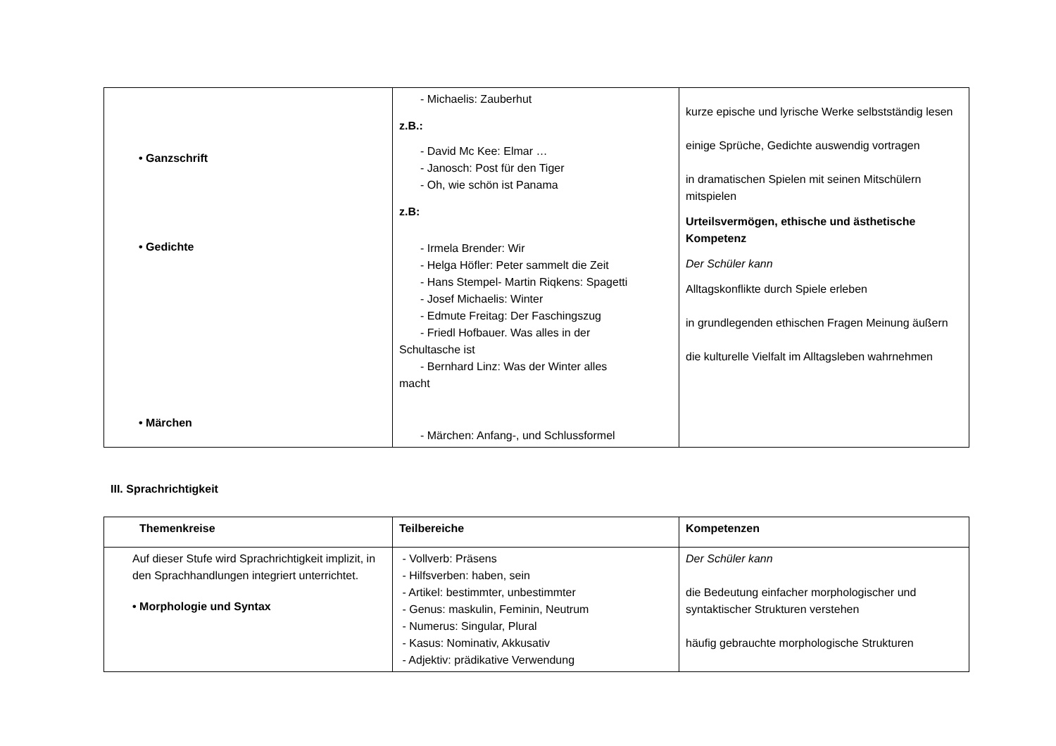| • Ganzschrift • Gedichte • Märchen | - Michaelis: Zauberhut z.B.: - David Mc Kee: Elmar … - Janosch: Post für den Tiger - Oh, wie schön ist Panama z.B: - Irmela Brender: Wir - Helga Höfler: Peter sammelt die Zeit - Hans Stempel- Martin Riqkens: Spagetti - Josef Michaelis: Winter - Edmute Freitag: Der Faschingszug - Friedl Hofbauer. Was alles in der Schultasche ist - Bernhard Linz: Was der Winter alles macht - Märchen: Anfang-, und Schlussformel | kurze epische und lyrische Werke selbstständig lesen einige Sprüche, Gedichte auswendig vortragen in dramatischen Spielen mit seinen Mitschülern mitspielen Urteilsvermögen, ethische und ästhetische Kompetenz Der Schüler kann Alltagskonflikte durch Spiele erleben in grundlegenden ethischen Fragen Meinung äußern die kulturelle Vielfalt im Alltagsleben wahrnehmen |
III. Sprachrichtigkeit
| Themenkreise | Teilbereiche | Kompetenzen |
| --- | --- | --- |
| Auf dieser Stufe wird Sprachrichtigkeit implizit, in den Sprachhandlungen integriert unterrichtet. • Morphologie und Syntax | - Vollverb: Präsens - Hilfsverben: haben, sein - Artikel: bestimmter, unbestimmter - Genus: maskulin, Feminin, Neutrum - Numerus: Singular, Plural - Kasus: Nominativ, Akkusativ - Adjektiv: prädikative Verwendung | Der Schüler kann die Bedeutung einfacher morphologischer und syntaktischer Strukturen verstehen häufig gebrauchte morphologische Strukturen |